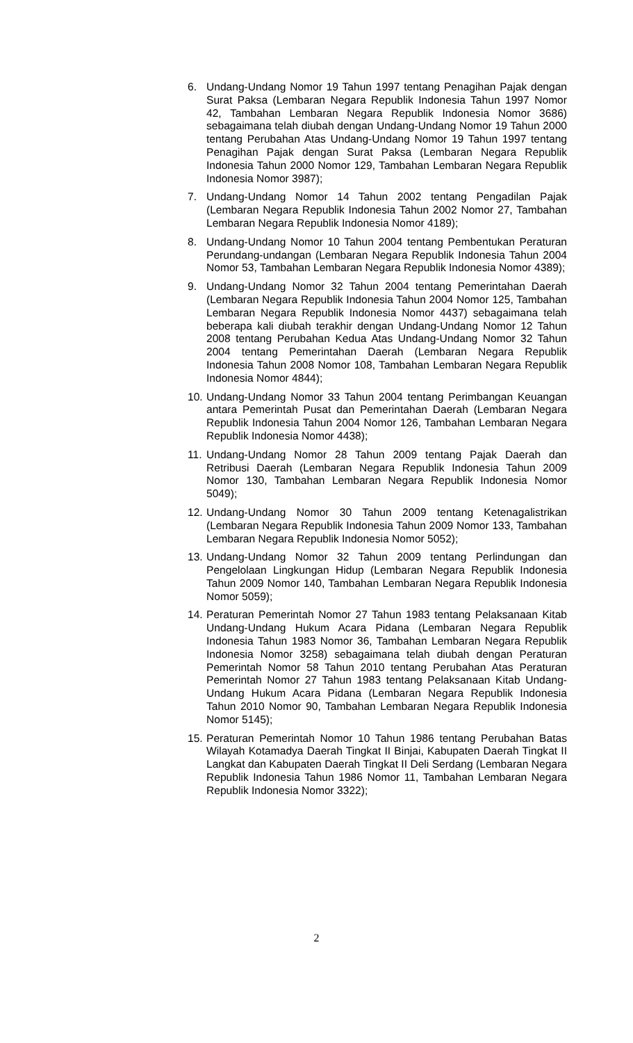6. Undang-Undang Nomor 19 Tahun 1997 tentang Penagihan Pajak dengan Surat Paksa (Lembaran Negara Republik Indonesia Tahun 1997 Nomor 42, Tambahan Lembaran Negara Republik Indonesia Nomor 3686) sebagaimana telah diubah dengan Undang-Undang Nomor 19 Tahun 2000 tentang Perubahan Atas Undang-Undang Nomor 19 Tahun 1997 tentang Penagihan Pajak dengan Surat Paksa (Lembaran Negara Republik Indonesia Tahun 2000 Nomor 129, Tambahan Lembaran Negara Republik Indonesia Nomor 3987);
7. Undang-Undang Nomor 14 Tahun 2002 tentang Pengadilan Pajak (Lembaran Negara Republik Indonesia Tahun 2002 Nomor 27, Tambahan Lembaran Negara Republik Indonesia Nomor 4189);
8. Undang-Undang Nomor 10 Tahun 2004 tentang Pembentukan Peraturan Perundang-undangan (Lembaran Negara Republik Indonesia Tahun 2004 Nomor 53, Tambahan Lembaran Negara Republik Indonesia Nomor 4389);
9. Undang-Undang Nomor 32 Tahun 2004 tentang Pemerintahan Daerah (Lembaran Negara Republik Indonesia Tahun 2004 Nomor 125, Tambahan Lembaran Negara Republik Indonesia Nomor 4437) sebagaimana telah beberapa kali diubah terakhir dengan Undang-Undang Nomor 12 Tahun 2008 tentang Perubahan Kedua Atas Undang-Undang Nomor 32 Tahun 2004 tentang Pemerintahan Daerah (Lembaran Negara Republik Indonesia Tahun 2008 Nomor 108, Tambahan Lembaran Negara Republik Indonesia Nomor 4844);
10.
Undang-Undang Nomor 33 Tahun 2004 tentang Perimbangan Keuangan antara Pemerintah Pusat dan Pemerintahan Daerah (Lembaran Negara Republik Indonesia Tahun 2004 Nomor 126, Tambahan Lembaran Negara Republik Indonesia Nomor 4438);
11.
Undang-Undang Nomor 28 Tahun 2009 tentang Pajak Daerah dan Retribusi Daerah (Lembaran Negara Republik Indonesia Tahun 2009 Nomor 130, Tambahan Lembaran Negara Republik Indonesia Nomor 5049);
12.
Undang-Undang Nomor 30 Tahun 2009 tentang Ketenagalistrikan (Lembaran Negara Republik Indonesia Tahun 2009 Nomor 133, Tambahan Lembaran Negara Republik Indonesia Nomor 5052);
13.
Undang-Undang Nomor 32 Tahun 2009 tentang Perlindungan dan Pengelolaan Lingkungan Hidup (Lembaran Negara Republik Indonesia Tahun 2009 Nomor 140, Tambahan Lembaran Negara Republik Indonesia Nomor 5059);
14.
Peraturan Pemerintah Nomor 27 Tahun 1983 tentang Pelaksanaan Kitab Undang-Undang Hukum Acara Pidana (Lembaran Negara Republik Indonesia Tahun 1983 Nomor 36, Tambahan Lembaran Negara Republik Indonesia Nomor 3258) sebagaimana telah diubah dengan Peraturan Pemerintah Nomor 58 Tahun 2010 tentang Perubahan Atas Peraturan Pemerintah Nomor 27 Tahun 1983 tentang Pelaksanaan Kitab Undang-Undang Hukum Acara Pidana (Lembaran Negara Republik Indonesia Tahun 2010 Nomor 90, Tambahan Lembaran Negara Republik Indonesia Nomor 5145);
15.
Peraturan Pemerintah Nomor 10 Tahun 1986 tentang Perubahan Batas Wilayah Kotamadya Daerah Tingkat II Binjai, Kabupaten Daerah Tingkat II Langkat dan Kabupaten Daerah Tingkat II Deli Serdang (Lembaran Negara Republik Indonesia Tahun 1986 Nomor 11, Tambahan Lembaran Negara Republik Indonesia Nomor 3322);
2